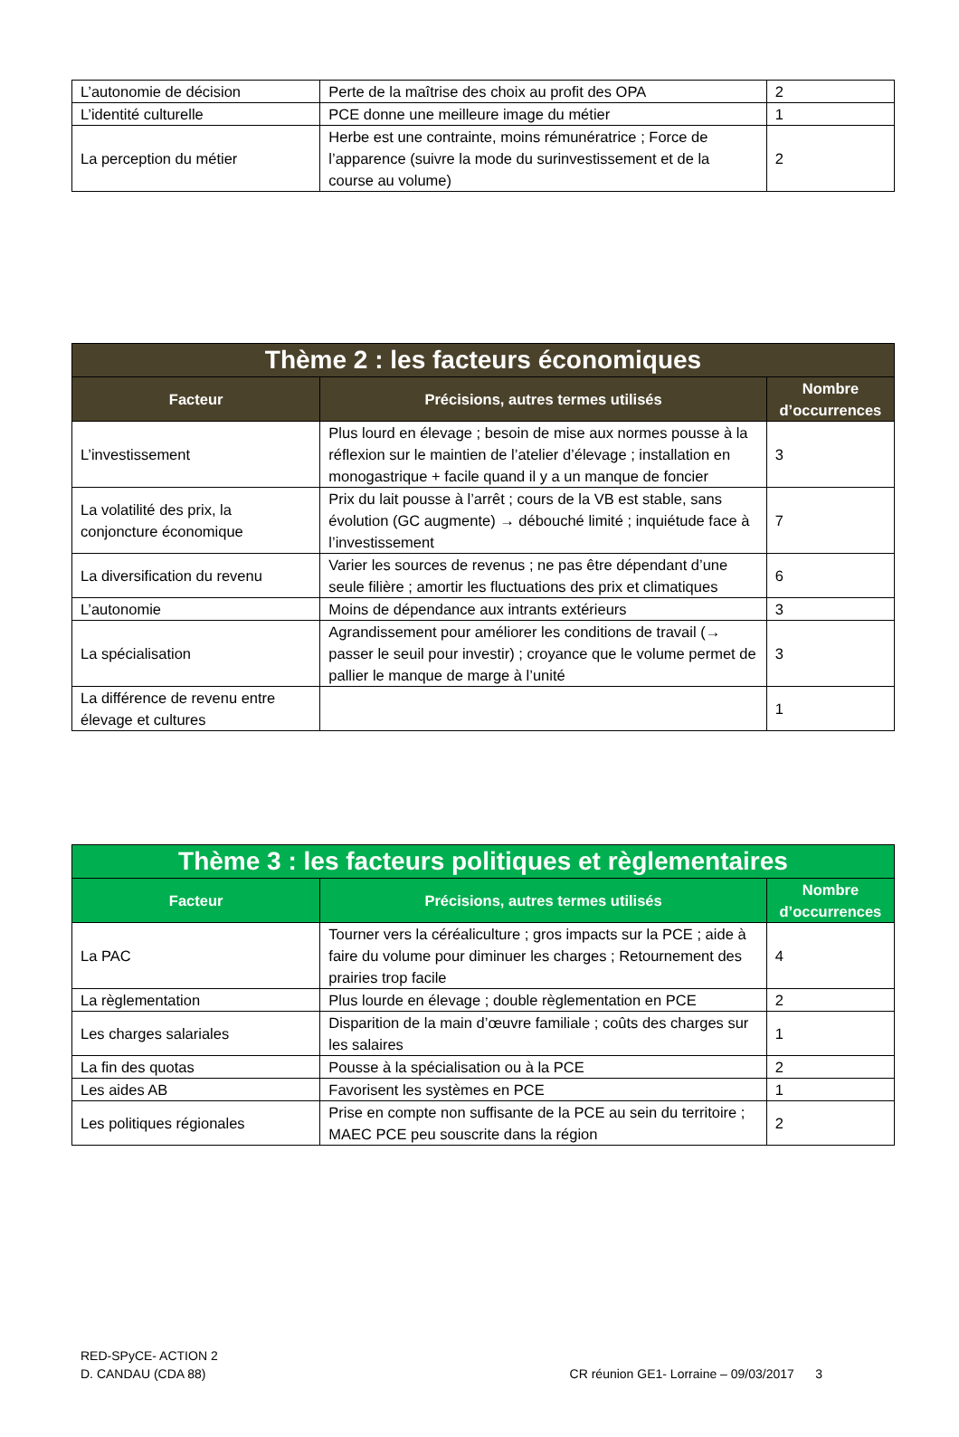| L’autonomie de décision | Perte de la maîtrise des choix au profit des OPA | 2 |
| L’identité culturelle | PCE donne une meilleure image du métier | 1 |
| La perception du métier | Herbe est une contrainte, moins rémunératrice ; Force de l’apparence (suivre la mode du surinvestissement et de la course au volume) | 2 |
| Thème 2 : les facteurs économiques | | |
| --- | --- | --- |
| Facteur | Précisions, autres termes utilisés | Nombre d’occurrences |
| L’investissement | Plus lourd en élevage ; besoin de mise aux normes pousse à la réflexion sur le maintien de l’atelier d’élevage ; installation en monogastrique + facile quand il y a un manque de foncier | 3 |
| La volatilité des prix, la conjoncture économique | Prix du lait pousse à l’arrêt ; cours de la VB est stable, sans évolution (GC augmente) → débouché limité ; inquiétude face à l’investissement | 7 |
| La diversification du revenu | Varier les sources de revenus ; ne pas être dépendant d’une seule filière ; amortir les fluctuations des prix et climatiques | 6 |
| L’autonomie | Moins de dépendance aux intrants extérieurs | 3 |
| La spécialisation | Agrandissement pour améliorer les conditions de travail (→ passer le seuil pour investir) ; croyance que le volume permet de pallier le manque de marge à l’unité | 3 |
| La différence de revenu entre élevage et cultures | | 1 |
| Thème 3 : les facteurs politiques et règlementaires | | |
| --- | --- | --- |
| Facteur | Précisions, autres termes utilisés | Nombre d’occurrences |
| La PAC | Tourner vers la céréaliculture ; gros impacts sur la PCE ; aide à faire du volume pour diminuer les charges ; Retournement des prairies trop facile | 4 |
| La règlementation | Plus lourde en élevage ; double règlementation en PCE | 2 |
| Les charges salariales | Disparition de la main d’œuvre familiale ; coûts des charges sur les salaires | 1 |
| La fin des quotas | Pousse à la spécialisation ou à la PCE | 2 |
| Les aides AB | Favorisent les systèmes en PCE | 1 |
| Les politiques régionales | Prise en compte non suffisante de la PCE au sein du territoire ; MAEC PCE peu souscrite dans la région | 2 |
RED-SPyCE- ACTION 2
D. CANDAU (CDA 88)
CR réunion GE1- Lorraine – 09/03/2017 3